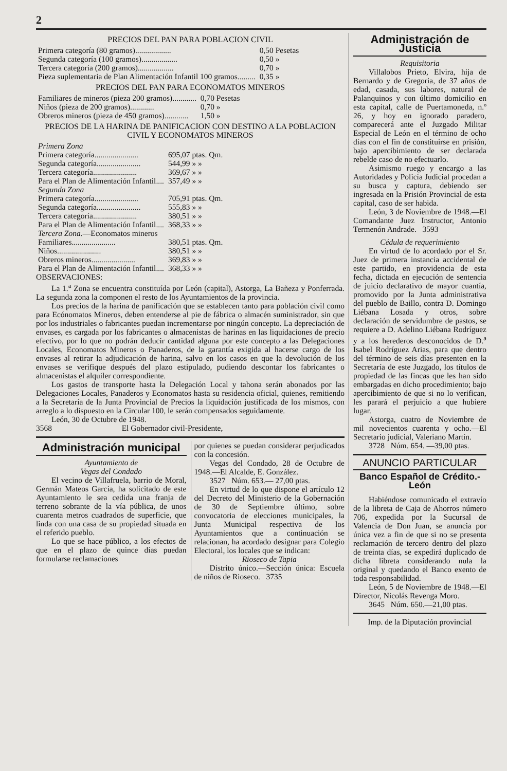2
PRECIOS DEL PAN PARA POBLACION CIVIL
| Primera categoría (80 gramos).................. | 0,50 Pesetas |
| Segunda categoría (100 gramos).................. | 0,50 » |
| Tercera categoría (200 gramos).................. | 0,70 » |
| Pieza suplementaria de Plan Alimentación Infantil 100 gramos......... | 0,35 » |
PRECIOS DEL PAN PARA ECONOMATOS MINEROS
| Familiares de mineros (pieza 200 gramos)............ | 0,70 Pesetas |
| Niños (pieza de 200 gramos)............ | 0,70 » |
| Obreros mineros (pieza de 450 gramos)............ | 1,50 » |
PRECIOS DE LA HARINA DE PANIFICACION CON DESTINO A LA POBLACION CIVIL Y ECONOMATOS MINEROS
| Primera Zona | |
| Primera categoría...................... | 695,07 ptas. Qm. |
| Segunda categoría...................... | 544,99 » » |
| Tercera categoría...................... | 369,67 » » |
| Para el Plan de Alimentación Infantil.... | 357,49 » » |
| Segunda Zona | |
| Primera categoría...................... | 705,91 ptas. Qm. |
| Segunda categoría...................... | 555,83 » » |
| Tercera categoría...................... | 380,51 » » |
| Para el Plan de Alimentación Infantil.... | 368,33 » » |
| Tercera Zona. —Economatos mineros | |
| Familiares...................... | 380,51 ptas. Qm. |
| Niños...................... | 380,51 » » |
| Obreros mineros...................... | 369,83 » » |
| Para el Plan de Alimentación Infantil.... | 368,33 » » |
OBSERVACIONES:
La 1.<sup>a</sup> Zona se encuentra constituída por León (capital), Astorga, La Bañeza y Ponferrada. La segunda zona la componen el resto de los Ayuntamientos de la provincia.
Los precios de la harina de panificación que se establecen tanto para población civil como para Ecónomatos Mineros, deben entenderse al pie de fábrica o almacén suministrador, sin que por los industriales o fabricantes puedan incrementarse por ningún concepto. La depreciación de envases, es cargada por los fabricantes o almacenistas de harinas en las liquidaciones de precio efectivo, por lo que no podrán deducir cantidad alguna por este concepto a las Delegaciones Locales, Economatos Mineros o Panaderos, de la garantía exigida al hacerse cargo de los envases al retirar la adjudicación de harina, salvo en los casos en que la devolución de los envases se verifique después del plazo estipulado, pudiendo descontar los fabricantes o almacenistas el alquiler correspondiente.
Los gastos de transporte hasta la Delegación Local y tahona serán abonados por las Delegaciones Locales, Panaderos y Economatos hasta su residencia oficial, quienes, remitiendo a la Secretaría de la Junta Provincial de Precios la liquidación justificada de los mismos, con arreglo a lo dispuesto en la Circular 100, le serán compensados seguidamente.
León, 30 de Octubre de 1948.
3568 El Gobernador civil-Presidente,
Administración municipal
Ayuntamiento de
Vegas del Condado
El vecino de Villafruela, barrio de Moral, Germán Mateos García, ha solicitado de este Ayuntamiento le sea cedida una franja de terreno sobrante de la vía pública, de unos cuarenta metros cuadrados de superficie, que linda con una casa de su propiedad situada en el referido pueblo.
Lo que se hace público, a los efectos de que en el plazo de quince días puedan formularse reclamaciones
por quienes se puedan considerar perjudicados con la concesión.
Vegas del Condado, 28 de Octubre de 1948.—El Alcalde, E. González.
3527 Núm. 653.— 27,00 ptas.
En virtud de lo que dispone el artículo 12 del Decreto del Ministerio de la Gobernación de 30 de Septiembre último, sobre convocatoria de elecciones municipales, la Junta Municipal respectiva de los Ayuntamientos que a continuación se relacionan, ha acordado designar para Colegio Electoral, los locales que se indican:
Rioseco de Tapia
Distrito único.—Sección única: Escuela de niños de Rioseco. 3735
Administración de Justicia
Requisitoria
Villalobos Prieto, Elvira, hija de Bernardo y de Gregoria, de 37 años de edad, casada, sus labores, natural de Palanquinos y con último domicilio en esta capital, calle de Puertamoneda, n.º 26, y hoy en ignorado paradero, comparecerá ante el Juzgado Militar Especial de León en el término de ocho días con el fin de constituirse en prisión, bajo apercibimiento de ser declarada rebelde caso de no efectuarlo.
Asimismo ruego y encargo a las Autoridades y Policía Judicial procedan a su busca y captura, debiendo ser ingresada en la Prisión Provincial de esta capital, caso de ser habida.
León, 3 de Noviembre de 1948.—El Comandante Juez Instructor, Antonio Termenón Andrade. 3593
Cédula de requerimiento
En virtud de lo acordado por el Sr. Juez de primera instancia accidental de este partido, en providencia de esta fecha, dictada en ejecución de sentencia de juicio declarativo de mayor cuantía, promovido por la Junta administrativa del pueblo de Baillo, contra D. Domingo Liébana Losada y otros, sobre declaración de servidumbre de pastos, se requiere a D. Adelino Liébana Rodríguez y a los herederos desconocidos de D.<sup>a</sup> Isabel Rodríguez Arias, para que dentro del término de seis días presenten en la Secretaría de este Juzgado, los títulos de propiedad de las fincas que les han sido embargadas en dicho procedimiento; bajo apercibimiento de que si no lo verifican, les parará el perjuicio a que hubiere lugar.
Astorga, cuatro de Noviembre de mil novecientos cuarenta y ocho.—El Secretario judicial, Valeriano Martín.
3728 Núm. 654. —39,00 ptas.
ANUNCIO PARTICULAR
Banco Español de Crédito.-León
Habiéndose comunicado el extravío de la libreta de Caja de Ahorros número 706, expedida por la Sucursal de Valencia de Don Juan, se anuncia por única vez a fin de que si no se presenta reclamación de tercero dentro del plazo de treinta días, se expedirá duplicado de dicha libreta considerando nula la original y quedando el Banco exento de toda responsabilidad.
León, 5 de Noviembre de 1948.—El Director, Nicolás Revenga Moro.
3645 Núm. 650.—21,00 ptas.
Imp. de la Diputación provincial